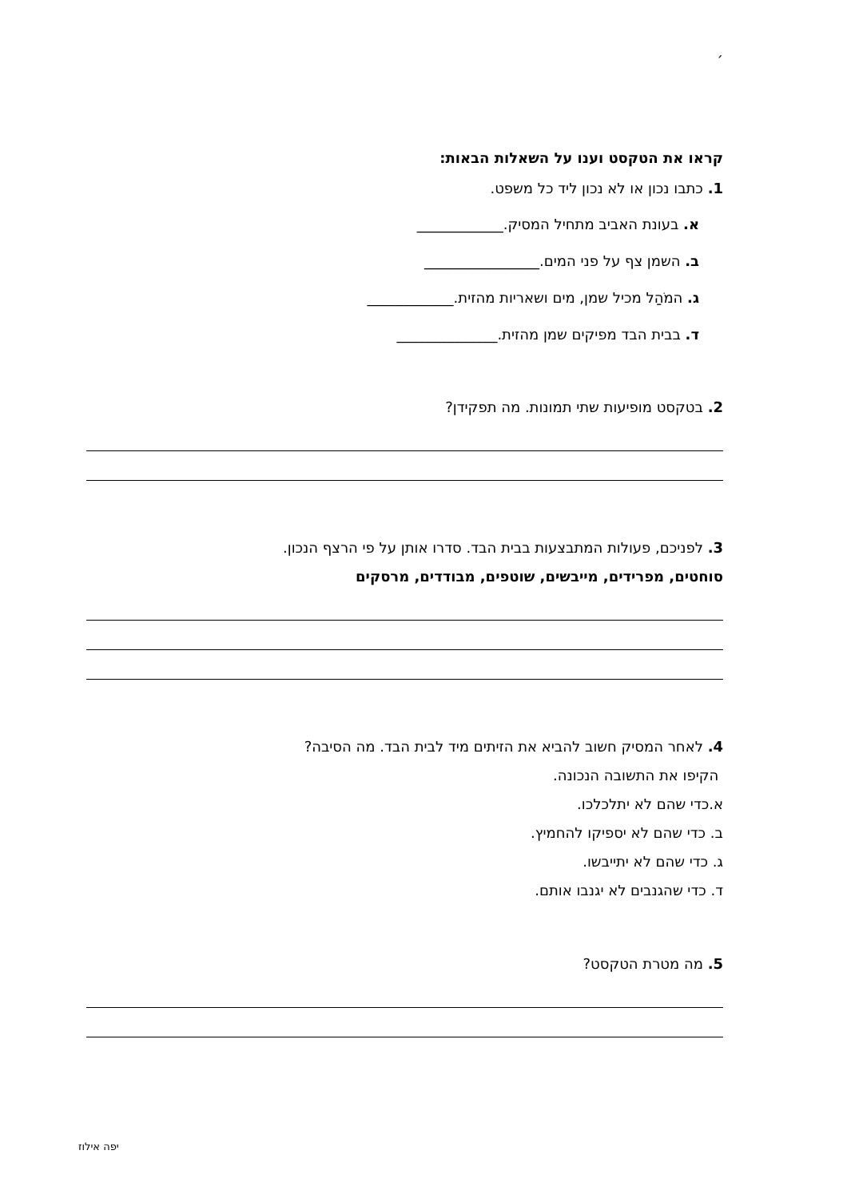׳
קראו את הטקסט וענו על השאלות הבאות:
1. כתבו נכון או לא נכון ליד כל משפט.
א. בעונת האביב מתחיל המסיק.____________
ב. השמן צף על פני המים.________________
ג. המֹהַל מכיל שמן, מים ושאריות מהזית.____________
ד. בבית הבד מפיקים שמן מהזית.______________
2. בטקסט מופיעות שתי תמונות. מה תפקידן?
3. לפניכם, פעולות המתבצעות בבית הבד. סדרו אותן על פי הרצף הנכון.
סוחטים, מפרידים, מייבשים, שוטפים, מבודדים, מרסקים
4. לאחר המסיק חשוב להביא את הזיתים מיד לבית הבד. מה הסיבה?
הקיפו את התשובה הנכונה.
א.כדי שהם לא יתלכלכו.
ב. כדי שהם לא יספיקו להחמיץ.
ג. כדי שהם לא יתייבשו.
ד. כדי שהגנבים לא יגנבו אותם.
5. מה מטרת הטקסט?
יפה אילוז